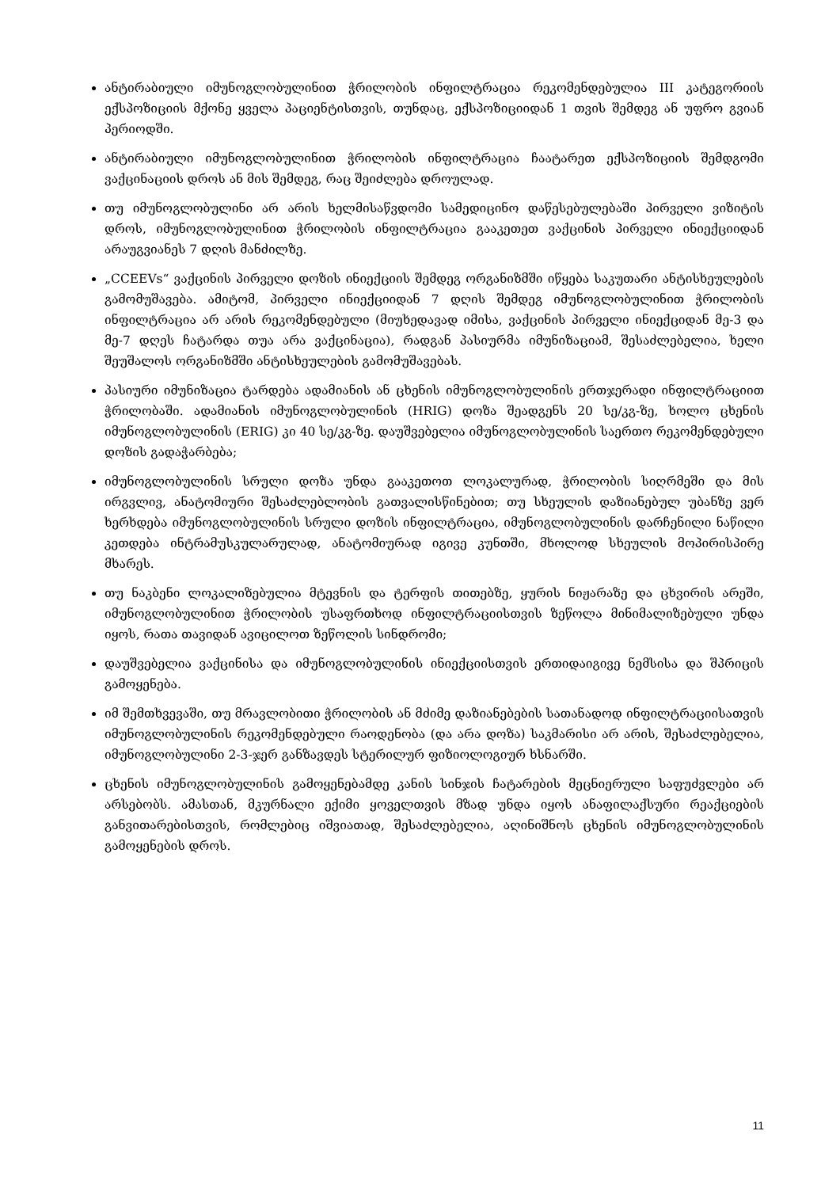ანტირაბიული იმუნოგლობულინით ჭრილობის ინფილტრაცია რეკომენდებულია III კატეგორიის ექსპოზიციის მქონე ყველა პაციენტისთვის, თუნდაც, ექსპოზიციიდან 1 თვის შემდეგ ან უფრო გვიან პერიოდში.
ანტირაბიული იმუნოგლობულინით ჭრილობის ინფილტრაცია ჩაატარეთ ექსპოზიციის შემდგომი ვაქცინაციის დროს ან მის შემდეგ, რაც შეიძლება დროულად.
თუ იმუნოგლობულინი არ არის ხელმისაწვდომი სამედიცინო დაწესებულებაში პირველი ვიზიტის დროს, იმუნოგლობულინით ჭრილობის ინფილტრაცია გააკეთეთ ვაქცინის პირველი ინიექციიდან არაუგვიანეს 7 დღის მანძილზე.
„CCEEVs“ ვაქცინის პირველი დოზის ინიექციის შემდეგ ორგანიზმში იწყება საკუთარი ანტისხეულების გამომუშავება. ამიტომ, პირველი ინიექციიდან 7 დღის შემდეგ იმუნოგლობულინით ჭრილობის ინფილტრაცია არ არის რეკომენდებული (მიუხედავად იმისა, ვაქცინის პირველი ინიექციდან მე-3 და მე-7 დღეს ჩატარდა თუა არა ვაქცინაცია), რადგან პასიურმა იმუნიზაციამ, შესაძლებელია, ხელი შეუშალოს ორგანიზმში ანტისხეულების გამომუშავებას.
პასიური იმუნიზაცია ტარდება ადამიანის ან ცხენის იმუნოგლობულინის ერთჯერადი ინფილტრაციით ჭრილობაში. ადამიანის იმუნოგლობულინის (HRIG) დოზა შეადგენს 20 სე/კგ-ზე, ხოლო ცხენის იმუნოგლობულინის (ERIG) კი 40 სე/კგ-ზე. დაუშვებელია იმუნოგლობულინის საერთო რეკომენდებული დოზის გადაჭარბება;
იმუნოგლობულინის სრული დოზა უნდა გააკეთოთ ლოკალურად, ჭრილობის სიღრმეში და მის ირგვლივ, ანატომიური შესაძლებლობის გათვალისწინებით; თუ სხეულის დაზიანებულ უბანზე ვერ ხერხდება იმუნოგლობულინის სრული დოზის ინფილტრაცია, იმუნოგლობულინის დარჩენილი ნაწილი კეთდება ინტრამუსკულარულად, ანატომიურად იგივე კუნთში, მხოლოდ სხეულის მოპირისპირე მხარეს.
თუ ნაკბენი ლოკალიზებულია მტევნის და ტერფის თითებზე, ყურის ნიჟარაზე და ცხვირის არეში, იმუნოგლობულინით ჭრილობის უსაფრთხოდ ინფილტრაციისთვის ზეწოლა მინიმალიზებული უნდა იყოს, რათა თავიდან ავიცილოთ ზეწოლის სინდრომი;
დაუშვებელია ვაქცინისა და იმუნოგლობულინის ინიექციისთვის ერთიდაიგივე ნემსისა და შპრიცის გამოყენება.
იმ შემთხვევაში, თუ მრავლობითი ჭრილობის ან მძიმე დაზიანებების სათანადოდ ინფილტრაციისათვის იმუნოგლობულინის რეკომენდებული რაოდენობა (და არა დოზა) საკმარისი არ არის, შესაძლებელია, იმუნოგლობულინი 2-3-ჯერ განზავდეს სტერილურ ფიზიოლოგიურ ხსნარში.
ცხენის იმუნოგლობულინის გამოყენებამდე კანის სინჯის ჩატარების მეცნიერული საფუძვლები არ არსებობს. ამასთან, მკურნალი ექიმი ყოველთვის მზად უნდა იყოს ანაფილაქსური რეაქციების განვითარებისთვის, რომლებიც იშვიათად, შესაძლებელია, აღინიშნოს ცხენის იმუნოგლობულინის გამოყენების დროს.
11